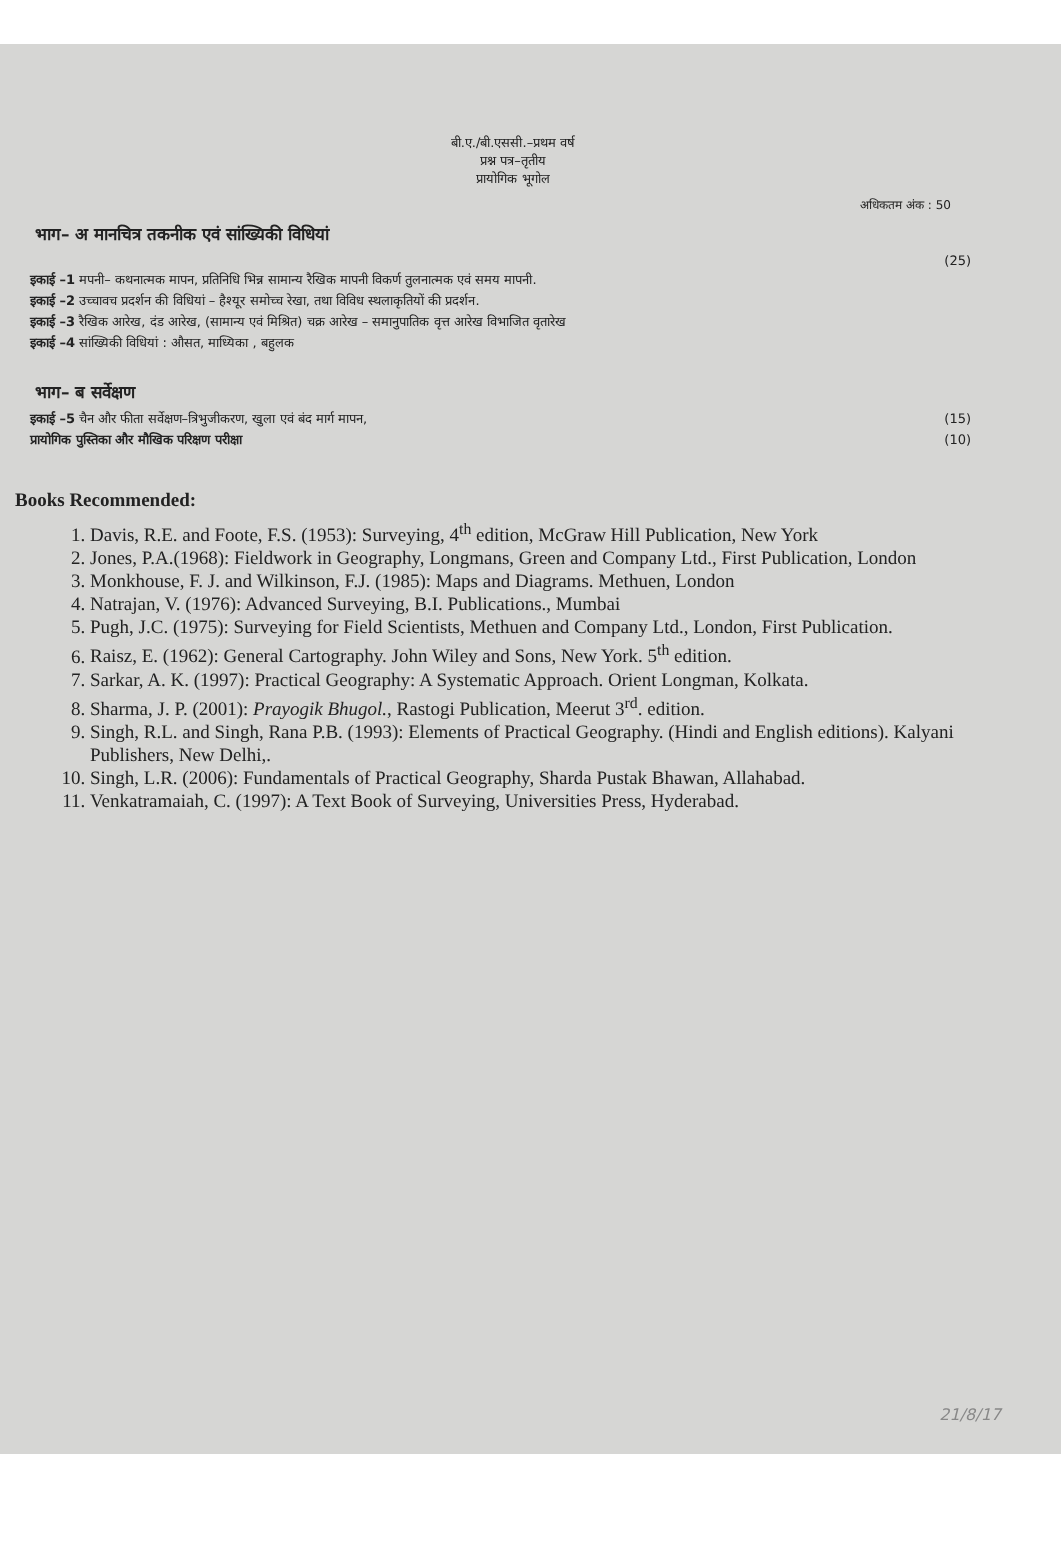बी.ए./बी.एससी.–प्रथम वर्ष
प्रश्न पत्र–तृतीय
प्रायोगिक भूगोल
अधिकतम अंक : 50
भाग– अ मानचित्र तकनीक एवं सांख्यिकी विधियां
(25)
इकाई –1 मपनी– कथनात्मक मापन, प्रतिनिधि भिन्न सामान्य रैखिक मापनी विकर्ण तुलनात्मक एवं समय मापनी.
इकाई –2 उच्चावच प्रदर्शन की विधियां – हैश्यूर समोच्च रेखा, तथा विविध स्थलाकृतियों की प्रदर्शन.
इकाई –3 रैखिक आरेख, दंड आरेख, (सामान्य एवं मिश्रित) चक्र आरेख – समानुपातिक वृत्त आरेख विभाजित वृतारेख
इकाई –4 सांख्यिकी विधियां : औसत, माध्यिका , बहुलक
भाग– ब सर्वेक्षण
इकाई –5 चैन और फीता सर्वेक्षण–त्रिभुजीकरण, खुला एवं बंद मार्ग मापन, (15)
प्रायोगिक पुस्तिका और मौखिक परिक्षण परीक्षा (10)
Books Recommended:
1. Davis, R.E. and Foote, F.S. (1953): Surveying, 4<sup>th</sup> edition, McGraw Hill Publication, New York
2. Jones, P.A.(1968): Fieldwork in Geography, Longmans, Green and Company Ltd., First Publication, London
3. Monkhouse, F. J. and Wilkinson, F.J. (1985): Maps and Diagrams. Methuen, London
4. Natrajan, V. (1976): Advanced Surveying, B.I. Publications., Mumbai
5. Pugh, J.C. (1975): Surveying for Field Scientists, Methuen and Company Ltd., London, First Publication.
6. Raisz, E. (1962): General Cartography. John Wiley and Sons, New York. 5<sup>th</sup> edition.
7. Sarkar, A. K. (1997): Practical Geography: A Systematic Approach. Orient Longman, Kolkata.
8. Sharma, J. P. (2001): Prayogik Bhugol., Rastogi Publication, Meerut 3<sup>rd</sup>. edition.
9. Singh, R.L. and Singh, Rana P.B. (1993): Elements of Practical Geography. (Hindi and English editions). Kalyani Publishers, New Delhi,.
10. Singh, L.R. (2006): Fundamentals of Practical Geography, Sharda Pustak Bhawan, Allahabad.
11. Venkatramaiah, C. (1997): A Text Book of Surveying, Universities Press, Hyderabad.
21/8/17